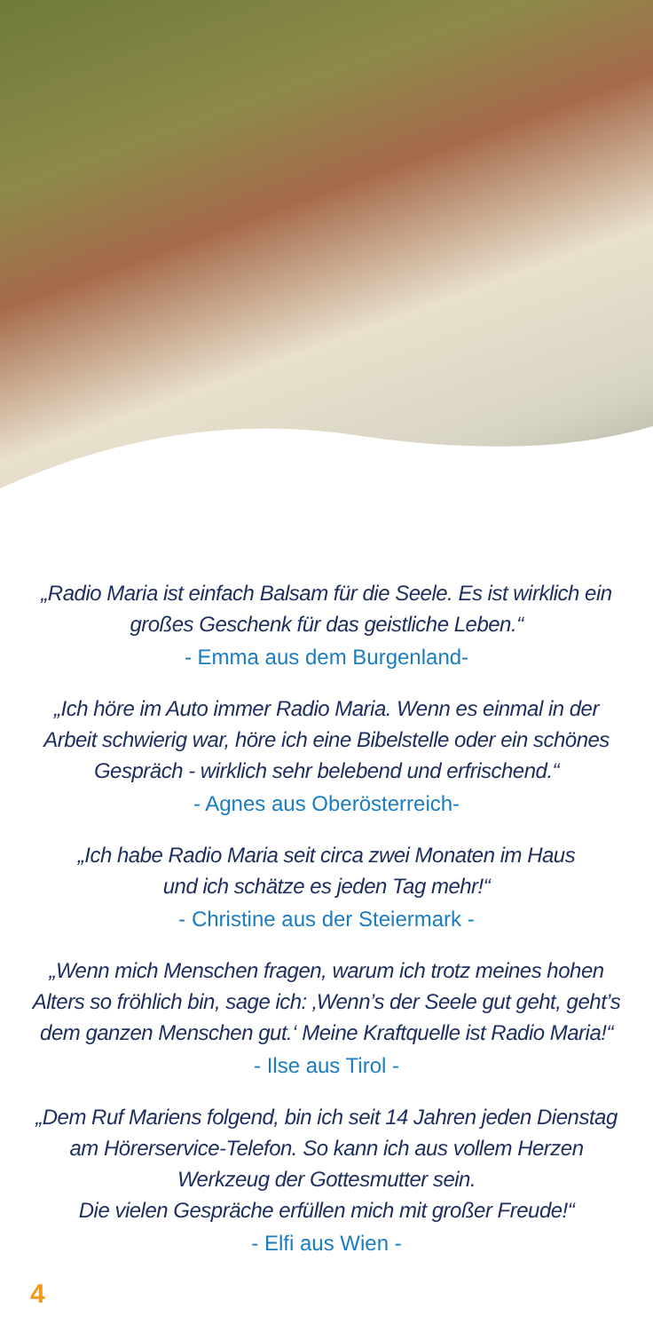„Radio Maria ist einfach Balsam für die Seele. Es ist wirklich ein großes Geschenk für das geistliche Leben.“
- Emma aus dem Burgenland-
„Ich höre im Auto immer Radio Maria. Wenn es einmal in der Arbeit schwierig war, höre ich eine Bibelstelle oder ein schönes Gespräch - wirklich sehr belebend und erfrischend.“
- Agnes aus Oberösterreich-
„Ich habe Radio Maria seit circa zwei Monaten im Haus
und ich schätze es jeden Tag mehr!“
- Christine aus der Steiermark -
„Wenn mich Menschen fragen, warum ich trotz meines hohen Alters so fröhlich bin, sage ich: ‚Wenn’s der Seele gut geht, geht’s dem ganzen Menschen gut.‘ Meine Kraftquelle ist Radio Maria!“
- Ilse aus Tirol -
„Dem Ruf Mariens folgend, bin ich seit 14 Jahren jeden Dienstag am Hörerservice-Telefon. So kann ich aus vollem Herzen Werkzeug der Gottesmutter sein.
Die vielen Gespräche erfüllen mich mit großer Freude!“
- Elfi aus Wien -
4